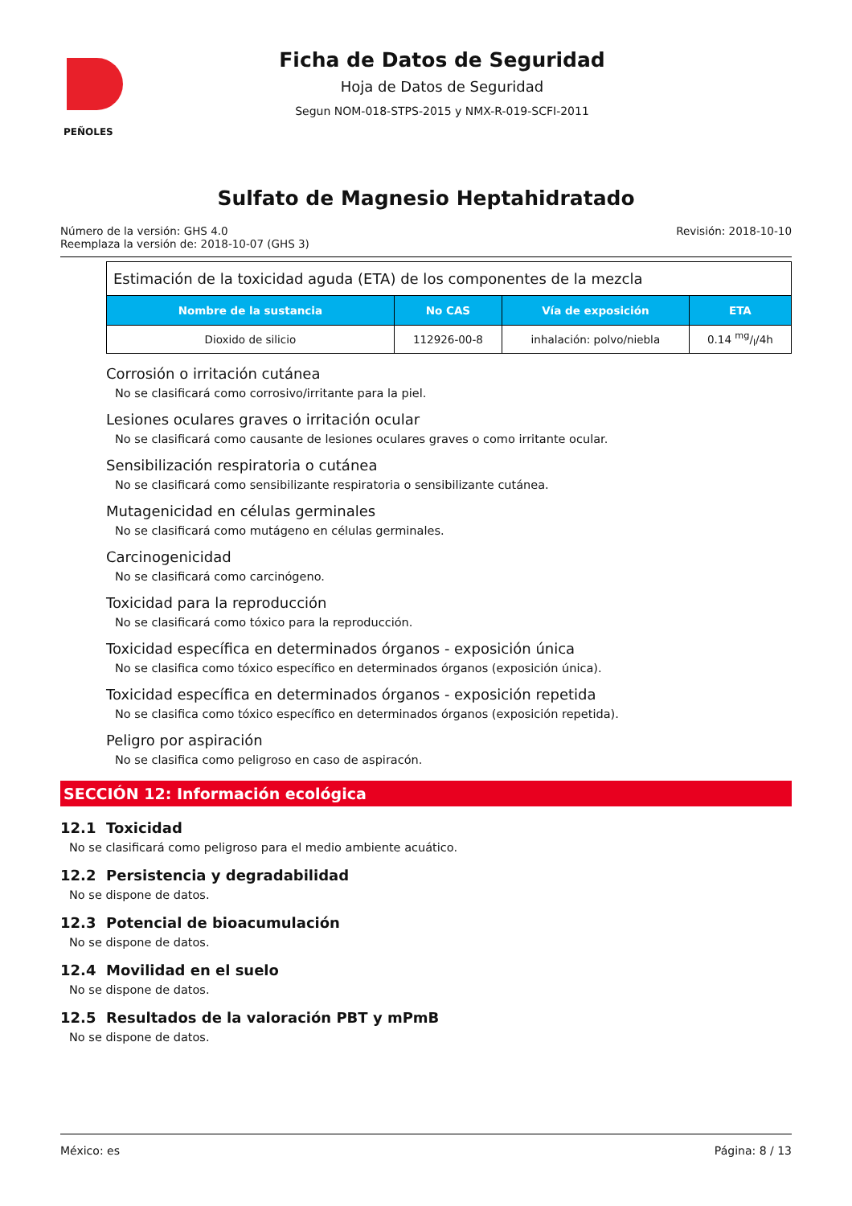PEÑOLES
Ficha de Datos de Seguridad
Hoja de Datos de Seguridad
Segun NOM-018-STPS-2015 y NMX-R-019-SCFI-2011
Sulfato de Magnesio Heptahidratado
Número de la versión: GHS 4.0
Reemplaza la versión de: 2018-10-07 (GHS 3)
Revisión: 2018-10-10
| Estimación de la toxicidad aguda (ETA) de los componentes de la mezcla | | | |
| Nombre de la sustancia | No CAS | Vía de exposición | ETA |
| Dioxido de silicio | 112926-00-8 | inhalación: polvo/niebla | 0.14 mg/l/4h |
Corrosión o irritación cutánea
No se clasificará como corrosivo/irritante para la piel.
Lesiones oculares graves o irritación ocular
No se clasificará como causante de lesiones oculares graves o como irritante ocular.
Sensibilización respiratoria o cutánea
No se clasificará como sensibilizante respiratoria o sensibilizante cutánea.
Mutagenicidad en células germinales
No se clasificará como mutágeno en células germinales.
Carcinogenicidad
No se clasificará como carcinógeno.
Toxicidad para la reproducción
No se clasificará como tóxico para la reproducción.
Toxicidad específica en determinados órganos - exposición única
No se clasifica como tóxico específico en determinados órganos (exposición única).
Toxicidad específica en determinados órganos - exposición repetida
No se clasifica como tóxico específico en determinados órganos (exposición repetida).
Peligro por aspiración
No se clasifica como peligroso en caso de aspiracón.
SECCIÓN 12: Información ecológica
12.1 Toxicidad
No se clasificará como peligroso para el medio ambiente acuático.
12.2 Persistencia y degradabilidad
No se dispone de datos.
12.3 Potencial de bioacumulación
No se dispone de datos.
12.4 Movilidad en el suelo
No se dispone de datos.
12.5 Resultados de la valoración PBT y mPmB
No se dispone de datos.
México: es Página: 8 / 13